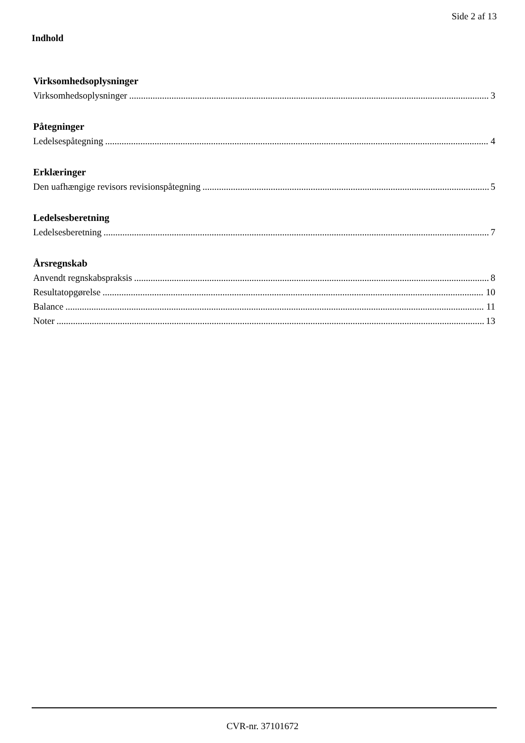Side 2 af 13
Indhold
Virksomhedsoplysninger
Virksomhedsoplysninger 3
Påtegninger
Ledelsespåtegning 4
Erklæringer
Den uafhængige revisors revisionspåtegning 5
Ledelsesberetning
Ledelsesberetning 7
Årsregnskab
Anvendt regnskabspraksis 8
Resultatopgørelse 10
Balance 11
Noter 13
CVR-nr. 37101672